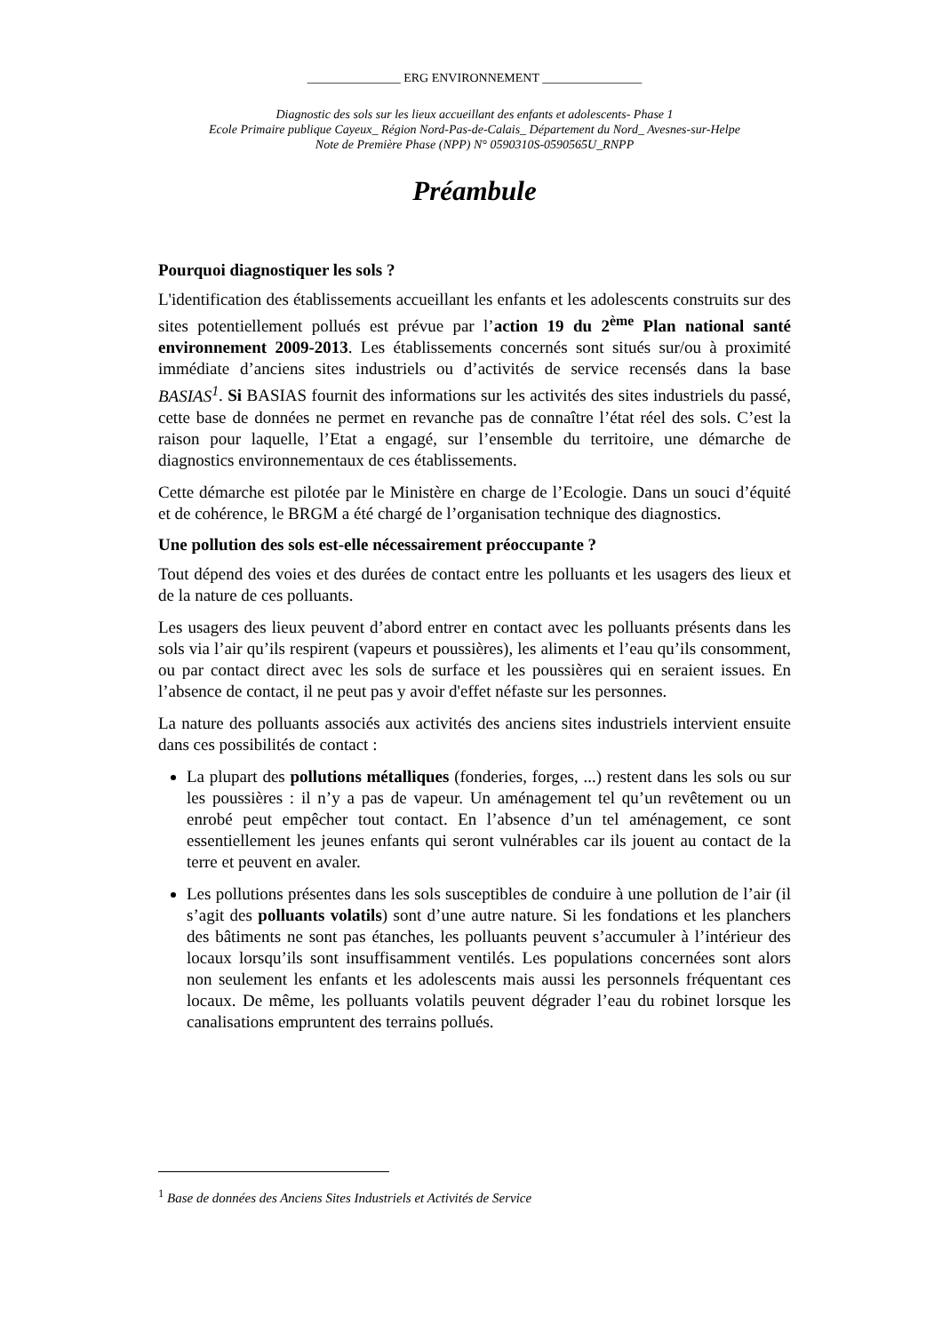_______________ ERG ENVIRONNEMENT ________________
Diagnostic des sols sur les lieux accueillant des enfants et adolescents- Phase 1
Ecole Primaire publique Cayeux_ Région Nord-Pas-de-Calais_ Département du Nord_ Avesnes-sur-Helpe
Note de Première Phase (NPP) N° 0590310S-0590565U_RNPP
Préambule
Pourquoi diagnostiquer les sols ?
L'identification des établissements accueillant les enfants et les adolescents construits sur des sites potentiellement pollués est prévue par l’action 19 du 2<sup>ème</sup> Plan national santé environnement 2009-2013. Les établissements concernés sont situés sur/ou à proximité immédiate d’anciens sites industriels ou d’activités de service recensés dans la base BASIAS<sup>1</sup>. Si BASIAS fournit des informations sur les activités des sites industriels du passé, cette base de données ne permet en revanche pas de connaître l’état réel des sols. C’est la raison pour laquelle, l’Etat a engagé, sur l’ensemble du territoire, une démarche de diagnostics environnementaux de ces établissements.
Cette démarche est pilotée par le Ministère en charge de l’Ecologie. Dans un souci d’équité et de cohérence, le BRGM a été chargé de l’organisation technique des diagnostics.
Une pollution des sols est-elle nécessairement préoccupante ?
Tout dépend des voies et des durées de contact entre les polluants et les usagers des lieux et de la nature de ces polluants.
Les usagers des lieux peuvent d’abord entrer en contact avec les polluants présents dans les sols via l’air qu’ils respirent (vapeurs et poussières), les aliments et l’eau qu’ils consomment, ou par contact direct avec les sols de surface et les poussières qui en seraient issues. En l’absence de contact, il ne peut pas y avoir d'effet néfaste sur les personnes.
La nature des polluants associés aux activités des anciens sites industriels intervient ensuite dans ces possibilités de contact :
La plupart des pollutions métalliques (fonderies, forges, ...) restent dans les sols ou sur les poussières : il n’y a pas de vapeur. Un aménagement tel qu’un revêtement ou un enrobé peut empêcher tout contact. En l’absence d’un tel aménagement, ce sont essentiellement les jeunes enfants qui seront vulnérables car ils jouent au contact de la terre et peuvent en avaler.
Les pollutions présentes dans les sols susceptibles de conduire à une pollution de l’air (il s’agit des polluants volatils) sont d’une autre nature. Si les fondations et les planchers des bâtiments ne sont pas étanches, les polluants peuvent s’accumuler à l’intérieur des locaux lorsqu’ils sont insuffisamment ventilés. Les populations concernées sont alors non seulement les enfants et les adolescents mais aussi les personnels fréquentant ces locaux. De même, les polluants volatils peuvent dégrader l’eau du robinet lorsque les canalisations empruntent des terrains pollués.
<sup>1</sup> Base de données des Anciens Sites Industriels et Activités de Service